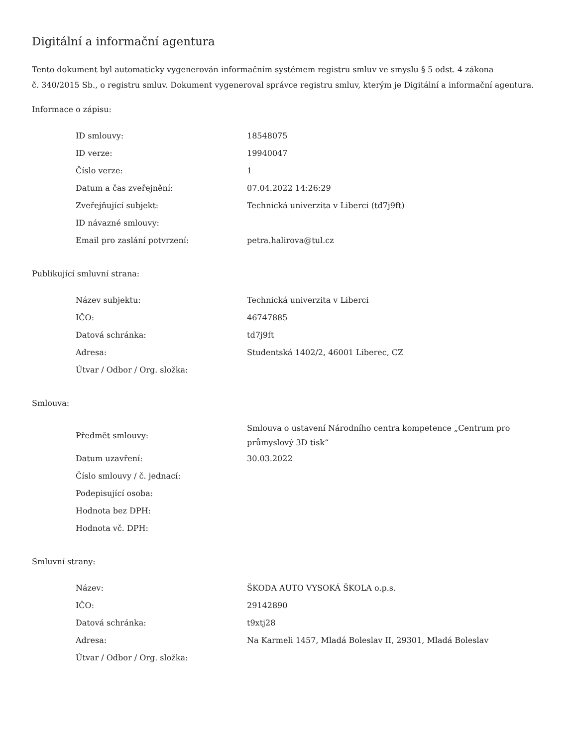Digitální a informační agentura
Tento dokument byl automaticky vygenerován informačním systémem registru smluv ve smyslu § 5 odst. 4 zákona
č. 340/2015 Sb., o registru smluv. Dokument vygeneroval správce registru smluv, kterým je Digitální a informační agentura.
Informace o zápisu:
| ID smlouvy: | 18548075 |
| ID verze: | 19940047 |
| Číslo verze: | 1 |
| Datum a čas zveřejnění: | 07.04.2022 14:26:29 |
| Zveřejňující subjekt: | Technická univerzita v Liberci (td7j9ft) |
| ID návazné smlouvy: | |
| Email pro zaslání potvrzení: | petra.halirova@tul.cz |
Publikující smluvní strana:
| Název subjektu: | Technická univerzita v Liberci |
| IČO: | 46747885 |
| Datová schránka: | td7j9ft |
| Adresa: | Studentská 1402/2, 46001 Liberec, CZ |
| Útvar / Odbor / Org. složka: | |
Smlouva:
| Předmět smlouvy: | Smlouva o ustavení Národního centra kompetence „Centrum pro průmyslový 3D tisk“ |
| Datum uzavření: | 30.03.2022 |
| Číslo smlouvy / č. jednací: | |
| Podepisující osoba: | |
| Hodnota bez DPH: | |
| Hodnota vč. DPH: | |
Smluvní strany:
| Název: | ŠKODA AUTO VYSOKÁ ŠKOLA o.p.s. |
| IČO: | 29142890 |
| Datová schránka: | t9xtj28 |
| Adresa: | Na Karmeli 1457, Mladá Boleslav II, 29301, Mladá Boleslav |
| Útvar / Odbor / Org. složka: | |